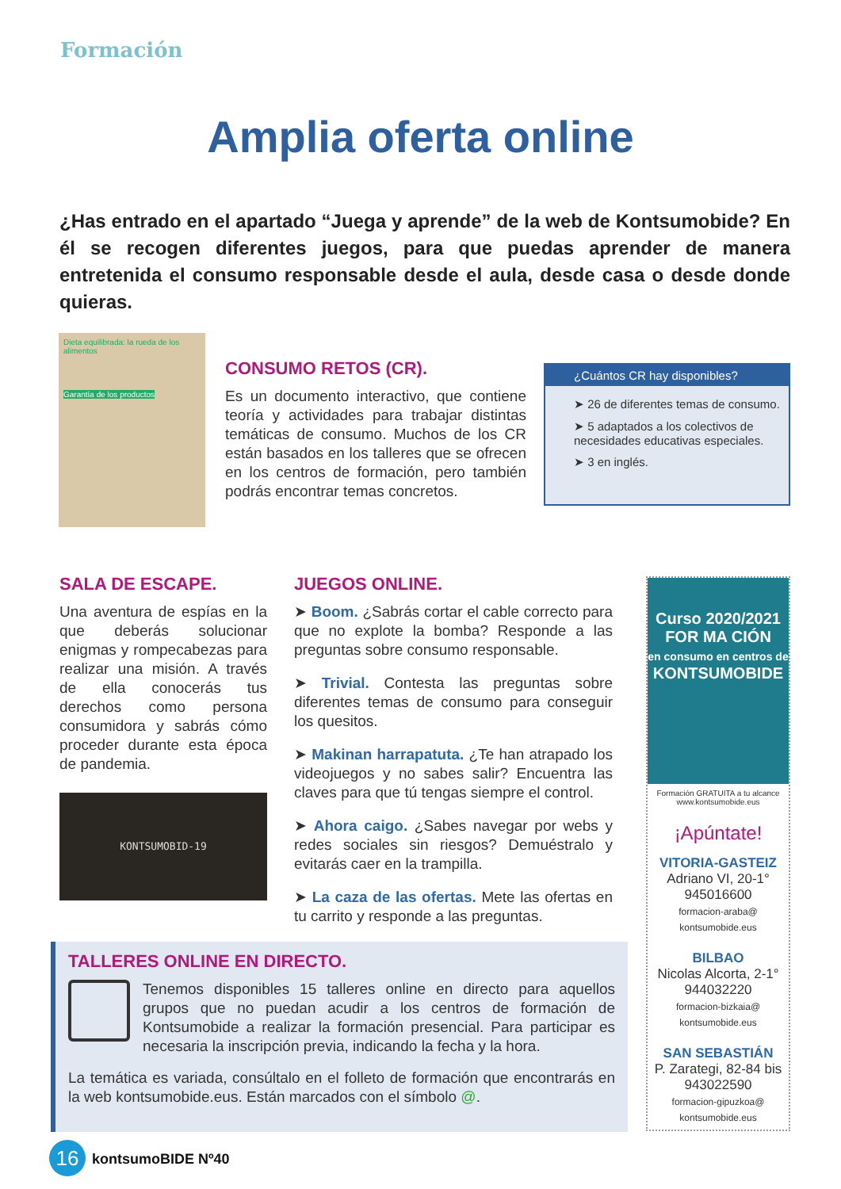Formación
Amplia oferta online
¿Has entrado en el apartado “Juega y aprende” de la web de Kontsumobide? En él se recogen diferentes juegos, para que puedas aprender de manera entretenida el consumo responsable desde el aula, desde casa o desde donde quieras.
Dieta equilibrada: la rueda de los alimentos
Garantía de los productos
CONSUMO RETOS (CR).
Es un documento interactivo, que contiene teoría y actividades para trabajar distintas temáticas de consumo. Muchos de los CR están basados en los talleres que se ofrecen en los centros de formación, pero también podrás encontrar temas concretos.
¿Cuántos CR hay disponibles?
➤ 26 de diferentes temas de consumo.
➤ 5 adaptados a los colectivos de necesidades educativas especiales.
➤ 3 en inglés.
SALA DE ESCAPE.
Una aventura de espías en la que deberás solucionar enigmas y rompecabezas para realizar una misión. A través de ella conocerás tus derechos como persona consumidora y sabrás cómo proceder durante esta época de pandemia.
KONTSUMOBID-19
JUEGOS ONLINE.
➤ Boom. ¿Sabrás cortar el cable correcto para que no explote la bomba? Responde a las preguntas sobre consumo responsable.
➤ Trivial. Contesta las preguntas sobre diferentes temas de consumo para conseguir los quesitos.
➤ Makinan harrapatuta. ¿Te han atrapado los videojuegos y no sabes salir? Encuentra las claves para que tú tengas siempre el control.
➤ Ahora caigo. ¿Sabes navegar por webs y redes sociales sin riesgos? Demuéstralo y evitarás caer en la trampilla.
➤ La caza de las ofertas. Mete las ofertas en tu carrito y responde a las preguntas.
Curso 2020/2021
FOR MA CIÓN
en consumo en centros de
KONTSUMOBIDE
Formación GRATUITA a tu alcance
www.kontsumobide.eus
¡Apúntate!
VITORIA-GASTEIZ
Adriano VI, 20-1°
945016600
formacion-araba@
kontsumobide.eus
BILBAO
Nicolas Alcorta, 2-1°
944032220
formacion-bizkaia@
kontsumobide.eus
SAN SEBASTIÁN
P. Zarategi, 82-84 bis
943022590
formacion-gipuzkoa@
kontsumobide.eus
TALLERES ONLINE EN DIRECTO.
Tenemos disponibles 15 talleres online en directo para aquellos grupos que no puedan acudir a los centros de formación de Kontsumobide a realizar la formación presencial. Para participar es necesaria la inscripción previa, indicando la fecha y la hora.
La temática es variada, consúltalo en el folleto de formación que encontrarás en la web kontsumobide.eus. Están marcados con el símbolo @.
16 kontsumoBIDE Nº40